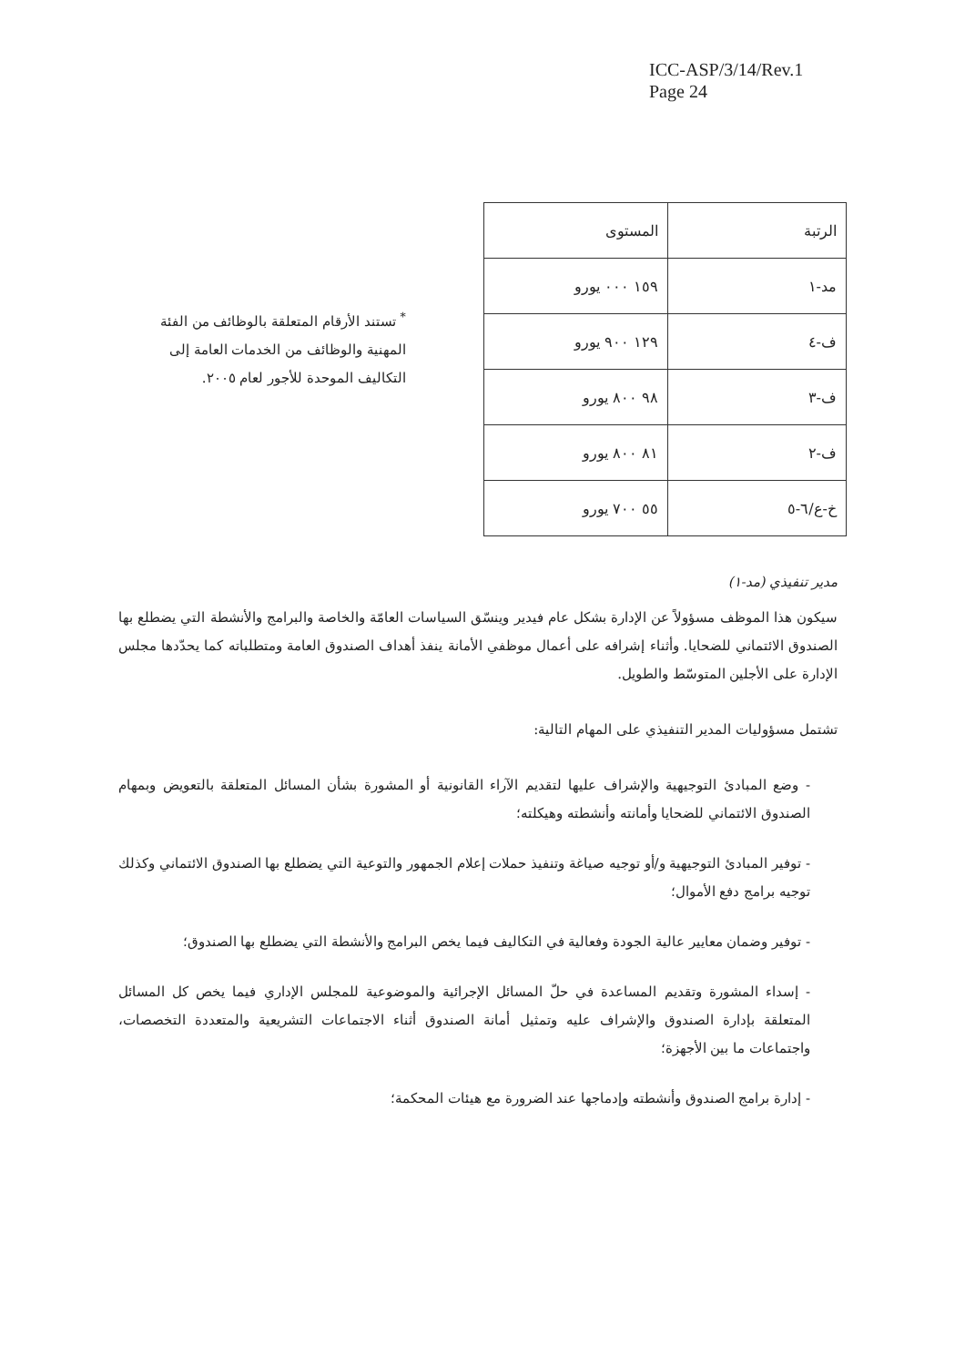ICC-ASP/3/14/Rev.1
Page 24
| الرتبة | المستوى |
| --- | --- |
| مد-١ | ١٥٩ ٠٠٠ يورو |
| ف-٤ | ١٢٩ ٩٠٠ يورو |
| ف-٣ | ٩٨ ٨٠٠ يورو |
| ف-٢ | ٨١ ٨٠٠ يورو |
| خ-ع/٦-٥ | ٥٥ ٧٠٠ يورو |
<sup>*</sup> تستند الأرقام المتعلقة بالوظائف من الفئة المهنية والوظائف من الخدمات العامة إلى التكاليف الموحدة للأجور لعام ٢٠٠٥.
مدير تنفيذي (مد-١)
سيكون هذا الموظف مسؤولاً عن الإدارة بشكل عام فيدير وينسّق السياسات العامّة والخاصة والبرامج والأنشطة التي يضطلع بها الصندوق الائتماني للضحايا. وأثناء إشرافه على أعمال موظفي الأمانة ينفذ أهداف الصندوق العامة ومتطلباته كما يحدّدها مجلس الإدارة على الأجلين المتوسّط والطويل.
تشتمل مسؤوليات المدير التنفيذي على المهام التالية:
- وضع المبادئ التوجيهية والإشراف عليها لتقديم الآراء القانونية أو المشورة بشأن المسائل المتعلقة بالتعويض وبمهام الصندوق الائتماني للضحايا وأمانته وأنشطته وهيكلته؛
- توفير المبادئ التوجيهية و/أو توجيه صياغة وتنفيذ حملات إعلام الجمهور والتوعية التي يضطلع بها الصندوق الائتماني وكذلك توجيه برامج دفع الأموال؛
- توفير وضمان معايير عالية الجودة وفعالية في التكاليف فيما يخص البرامج والأنشطة التي يضطلع بها الصندوق؛
- إسداء المشورة وتقديم المساعدة في حلّ المسائل الإجرائية والموضوعية للمجلس الإداري فيما يخص كل المسائل المتعلقة بإدارة الصندوق والإشراف عليه وتمثيل أمانة الصندوق أثناء الاجتماعات التشريعية والمتعددة التخصصات، واجتماعات ما بين الأجهزة؛
- إدارة برامج الصندوق وأنشطته وإدماجها عند الضرورة مع هيئات المحكمة؛